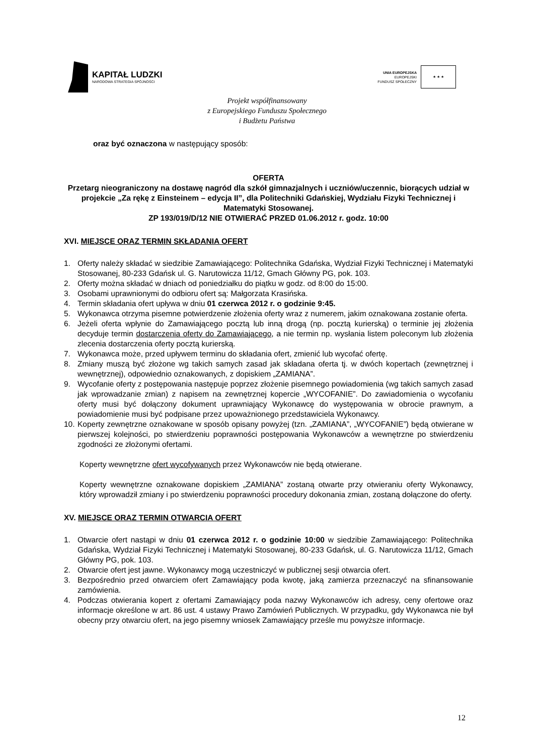KAPITAŁ LUDZKI
NARODOWA STRATEGIA SPÓJNOŚCI
UNIA EUROPEJSKA
EUROPEJSKI
FUNDUSZ SPOŁECZNY
★ ★ ★
Projekt współfinansowany
z Europejskiego Funduszu Społecznego
i Budżetu Państwa
oraz być oznaczona w następujący sposób:
OFERTA
Przetarg nieograniczony na dostawę nagród dla szkół gimnazjalnych i uczniów/uczennic, biorących udział w projekcie „Za rękę z Einsteinem – edycja II”, dla Politechniki Gdańskiej, Wydziału Fizyki Technicznej i Matematyki Stosowanej.
ZP 193/019/D/12 NIE OTWIERAĆ PRZED 01.06.2012 r. godz. 10:00
XVI. MIEJSCE ORAZ TERMIN SKŁADANIA OFERT
1. Oferty należy składać w siedzibie Zamawiającego: Politechnika Gdańska, Wydział Fizyki Technicznej i Matematyki Stosowanej, 80-233 Gdańsk ul. G. Narutowicza 11/12, Gmach Główny PG, pok. 103.
2. Oferty można składać w dniach od poniedziałku do piątku w godz. od 8:00 do 15:00.
3. Osobami uprawnionymi do odbioru ofert są: Małgorzata Krasińska.
4. Termin składania ofert upływa w dniu 01 czerwca 2012 r. o godzinie 9:45.
5. Wykonawca otrzyma pisemne potwierdzenie złożenia oferty wraz z numerem, jakim oznakowana zostanie oferta.
6. Jeżeli oferta wpłynie do Zamawiającego pocztą lub inną drogą (np. pocztą kurierską) o terminie jej złożenia decyduje termin dostarczenia oferty do Zamawiającego, a nie termin np. wysłania listem poleconym lub złożenia zlecenia dostarczenia oferty pocztą kurierską.
7. Wykonawca może, przed upływem terminu do składania ofert, zmienić lub wycofać ofertę.
8. Zmiany muszą być złożone wg takich samych zasad jak składana oferta tj. w dwóch kopertach (zewnętrznej i wewnętrznej), odpowiednio oznakowanych, z dopiskiem „ZAMIANA”.
9. Wycofanie oferty z postępowania następuje poprzez złożenie pisemnego powiadomienia (wg takich samych zasad jak wprowadzanie zmian) z napisem na zewnętrznej kopercie „WYCOFANIE”. Do zawiadomienia o wycofaniu oferty musi być dołączony dokument uprawniający Wykonawcę do występowania w obrocie prawnym, a powiadomienie musi być podpisane przez upoważnionego przedstawiciela Wykonawcy.
10. Koperty zewnętrzne oznakowane w sposób opisany powyżej (tzn. „ZAMIANA”, „WYCOFANIE”) będą otwierane w pierwszej kolejności, po stwierdzeniu poprawności postępowania Wykonawców a wewnętrzne po stwierdzeniu zgodności ze złożonymi ofertami.
Koperty wewnętrzne ofert wycofywanych przez Wykonawców nie będą otwierane.
Koperty wewnętrzne oznakowane dopiskiem „ZAMIANA” zostaną otwarte przy otwieraniu oferty Wykonawcy, który wprowadził zmiany i po stwierdzeniu poprawności procedury dokonania zmian, zostaną dołączone do oferty.
XV. MIEJSCE ORAZ TERMIN OTWARCIA OFERT
1. Otwarcie ofert nastąpi w dniu 01 czerwca 2012 r. o godzinie 10:00 w siedzibie Zamawiającego: Politechnika Gdańska, Wydział Fizyki Technicznej i Matematyki Stosowanej, 80-233 Gdańsk, ul. G. Narutowicza 11/12, Gmach Główny PG, pok. 103.
2. Otwarcie ofert jest jawne. Wykonawcy mogą uczestniczyć w publicznej sesji otwarcia ofert.
3. Bezpośrednio przed otwarciem ofert Zamawiający poda kwotę, jaką zamierza przeznaczyć na sfinansowanie zamówienia.
4. Podczas otwierania kopert z ofertami Zamawiający poda nazwy Wykonawców ich adresy, ceny ofertowe oraz informacje określone w art. 86 ust. 4 ustawy Prawo Zamówień Publicznych. W przypadku, gdy Wykonawca nie był obecny przy otwarciu ofert, na jego pisemny wniosek Zamawiający prześle mu powyższe informacje.
12